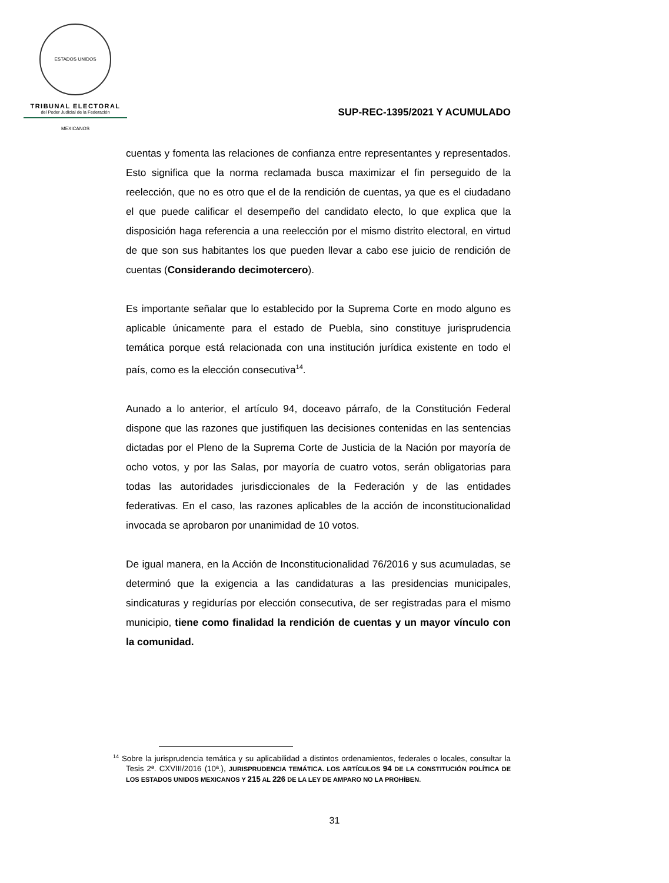ESTADOS UNIDOS MEXICANOS
TRIBUNAL ELECTORAL
del Poder Judicial de la Federación
SUP-REC-1395/2021 Y ACUMULADO
cuentas y fomenta las relaciones de confianza entre representantes y representados. Esto significa que la norma reclamada busca maximizar el fin perseguido de la reelección, que no es otro que el de la rendición de cuentas, ya que es el ciudadano el que puede calificar el desempeño del candidato electo, lo que explica que la disposición haga referencia a una reelección por el mismo distrito electoral, en virtud de que son sus habitantes los que pueden llevar a cabo ese juicio de rendición de cuentas (Considerando decimotercero).
Es importante señalar que lo establecido por la Suprema Corte en modo alguno es aplicable únicamente para el estado de Puebla, sino constituye jurisprudencia temática porque está relacionada con una institución jurídica existente en todo el país, como es la elección consecutiva<sup>14</sup>.
Aunado a lo anterior, el artículo 94, doceavo párrafo, de la Constitución Federal dispone que las razones que justifiquen las decisiones contenidas en las sentencias dictadas por el Pleno de la Suprema Corte de Justicia de la Nación por mayoría de ocho votos, y por las Salas, por mayoría de cuatro votos, serán obligatorias para todas las autoridades jurisdiccionales de la Federación y de las entidades federativas. En el caso, las razones aplicables de la acción de inconstitucionalidad invocada se aprobaron por unanimidad de 10 votos.
De igual manera, en la Acción de Inconstitucionalidad 76/2016 y sus acumuladas, se determinó que la exigencia a las candidaturas a las presidencias municipales, sindicaturas y regidurías por elección consecutiva, de ser registradas para el mismo municipio, tiene como finalidad la rendición de cuentas y un mayor vínculo con la comunidad.
<sup>14</sup> Sobre la jurisprudencia temática y su aplicabilidad a distintos ordenamientos, federales o locales, consultar la Tesis 2ª. CXVIII/2016 (10ª.), JURISPRUDENCIA TEMÁTICA. LOS ARTÍCULOS 94 DE LA CONSTITUCIÓN POLÍTICA DE LOS ESTADOS UNIDOS MEXICANOS Y 215 AL 226 DE LA LEY DE AMPARO NO LA PROHÍBEN.
31